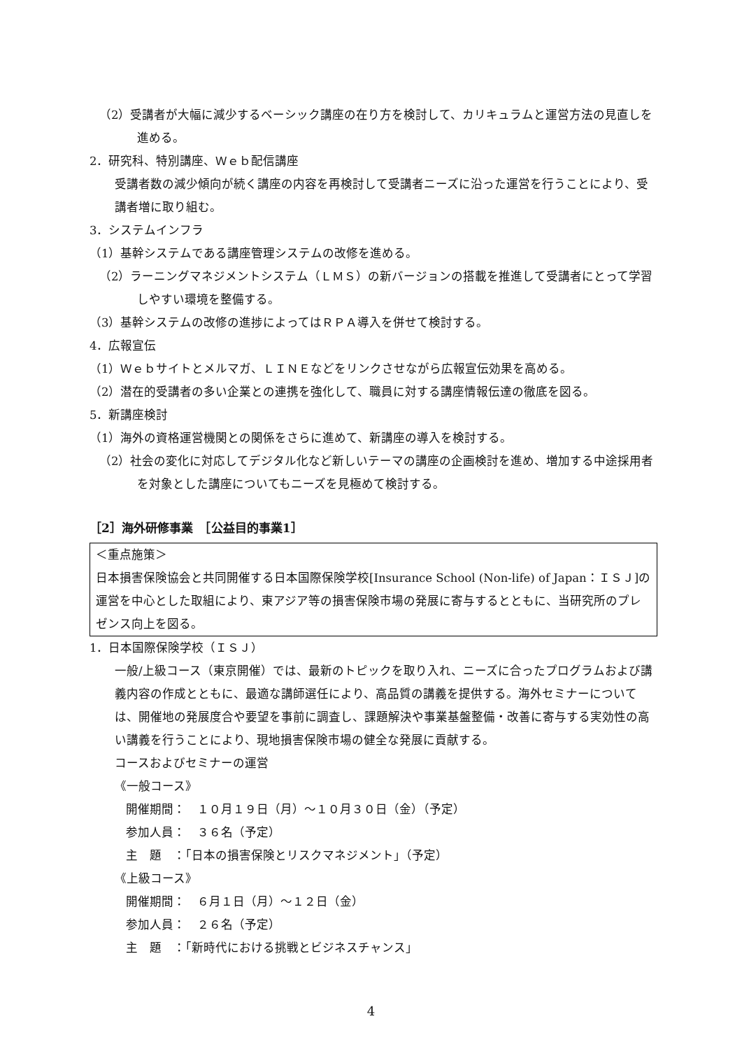（2）受講者が大幅に減少するベーシック講座の在り方を検討して、カリキュラムと運営方法の見直しを進める。
2．研究科、特別講座、Ｗｅｂ配信講座
受講者数の減少傾向が続く講座の内容を再検討して受講者ニーズに沿った運営を行うことにより、受講者増に取り組む。
3．システムインフラ
（1）基幹システムである講座管理システムの改修を進める。
（2）ラーニングマネジメントシステム（ＬＭＳ）の新バージョンの搭載を推進して受講者にとって学習しやすい環境を整備する。
（3）基幹システムの改修の進捗によってはＲＰＡ導入を併せて検討する。
4．広報宣伝
（1）Ｗｅｂサイトとメルマガ、ＬＩＮＥなどをリンクさせながら広報宣伝効果を高める。
（2）潜在的受講者の多い企業との連携を強化して、職員に対する講座情報伝達の徹底を図る。
5．新講座検討
（1）海外の資格運営機関との関係をさらに進めて、新講座の導入を検討する。
（2）社会の変化に対応してデジタル化など新しいテーマの講座の企画検討を進め、増加する中途採用者を対象とした講座についてもニーズを見極めて検討する。
［2］海外研修事業　［公益目的事業1］
＜重点施策＞
日本損害保険協会と共同開催する日本国際保険学校[Insurance School (Non-life) of Japan：ＩＳＪ]の運営を中心とした取組により、東アジア等の損害保険市場の発展に寄与するとともに、当研究所のプレゼンス向上を図る。
1．日本国際保険学校（ＩＳＪ）
一般/上級コース（東京開催）では、最新のトピックを取り入れ、ニーズに合ったプログラムおよび講義内容の作成とともに、最適な講師選任により、高品質の講義を提供する。海外セミナーについては、開催地の発展度合や要望を事前に調査し、課題解決や事業基盤整備・改善に寄与する実効性の高い講義を行うことにより、現地損害保険市場の健全な発展に貢献する。
コースおよびセミナーの運営
《一般コース》
開催期間：　１０月１９日（月）～１０月３０日（金）（予定）
参加人員：　３６名（予定）
主　題　：「日本の損害保険とリスクマネジメント」（予定）
《上級コース》
開催期間：　６月１日（月）～１２日（金）
参加人員：　２６名（予定）
主　題　：「新時代における挑戦とビジネスチャンス」
4